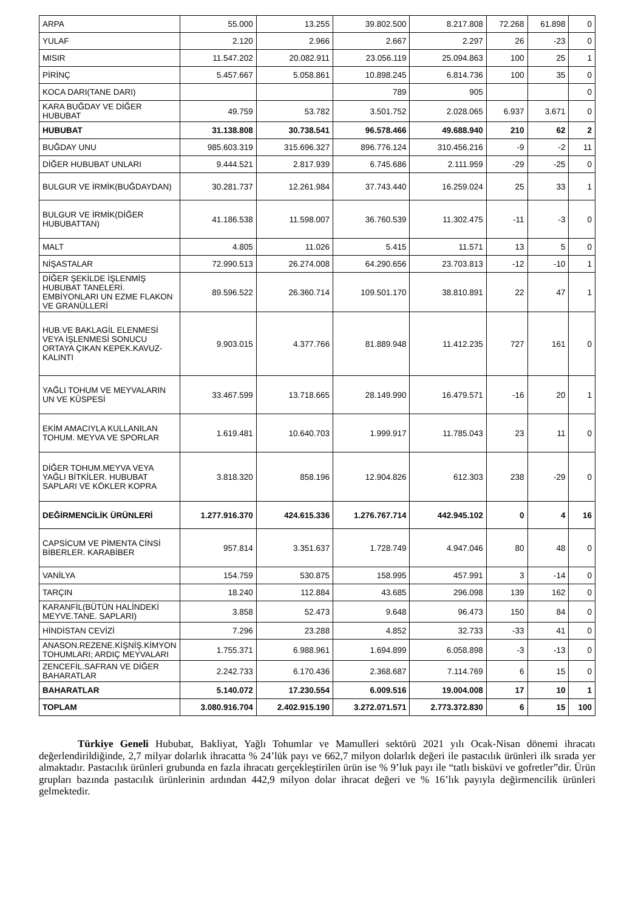| ARPA | 55.000 | 13.255 | 39.802.500 | 8.217.808 | 72.268 | 61.898 | 0 |
| YULAF | 2.120 | 2.966 | 2.667 | 2.297 | 26 | -23 | 0 |
| MISIR | 11.547.202 | 20.082.911 | 23.056.119 | 25.094.863 | 100 | 25 | 1 |
| PİRİNÇ | 5.457.667 | 5.058.861 | 10.898.245 | 6.814.736 | 100 | 35 | 0 |
| KOCA DARI(TANE DARI) | | | 789 | 905 | | | 0 |
| KARA BUĞDAY VE DİĞER HUBUBAT | 49.759 | 53.782 | 3.501.752 | 2.028.065 | 6.937 | 3.671 | 0 |
| HUBUBAT | 31.138.808 | 30.738.541 | 96.578.466 | 49.688.940 | 210 | 62 | 2 |
| BUĞDAY UNU | 985.603.319 | 315.696.327 | 896.776.124 | 310.456.216 | -9 | -2 | 11 |
| DİĞER HUBUBAT UNLARI | 9.444.521 | 2.817.939 | 6.745.686 | 2.111.959 | -29 | -25 | 0 |
| BULGUR VE İRMİK(BUĞDAYDAN) | 30.281.737 | 12.261.984 | 37.743.440 | 16.259.024 | 25 | 33 | 1 |
| BULGUR VE İRMİK(DİĞER HUBUBATTAN) | 41.186.538 | 11.598.007 | 36.760.539 | 11.302.475 | -11 | -3 | 0 |
| MALT | 4.805 | 11.026 | 5.415 | 11.571 | 13 | 5 | 0 |
| NİŞASTALAR | 72.990.513 | 26.274.008 | 64.290.656 | 23.703.813 | -12 | -10 | 1 |
| DİĞER ŞEKİLDE İŞLENMİŞ HUBUBAT TANELERİ. EMBİYONLARI UN EZME FLAKON VE GRANÜLLERİ | 89.596.522 | 26.360.714 | 109.501.170 | 38.810.891 | 22 | 47 | 1 |
| HUB.VE BAKLAGİL ELENMESİ VEYA İŞLENMESİ SONUCU ORTAYA ÇIKAN KEPEK.KAVUZ-KALINTI | 9.903.015 | 4.377.766 | 81.889.948 | 11.412.235 | 727 | 161 | 0 |
| YAĞLI TOHUM VE MEYVALARIN UN VE KÜSPESİ | 33.467.599 | 13.718.665 | 28.149.990 | 16.479.571 | -16 | 20 | 1 |
| EKİM AMACIYLA KULLANILAN TOHUM. MEYVA VE SPORLAR | 1.619.481 | 10.640.703 | 1.999.917 | 11.785.043 | 23 | 11 | 0 |
| DİĞER TOHUM.MEYVA VEYA YAĞLI BİTKİLER. HUBUBAT SAPLARI VE KÖKLER KOPRA | 3.818.320 | 858.196 | 12.904.826 | 612.303 | 238 | -29 | 0 |
| DEĞİRMENCİLİK ÜRÜNLERİ | 1.277.916.370 | 424.615.336 | 1.276.767.714 | 442.945.102 | 0 | 4 | 16 |
| CAPSİCUM VE PİMENTA CİNSİ BİBERLER. KARABİBER | 957.814 | 3.351.637 | 1.728.749 | 4.947.046 | 80 | 48 | 0 |
| VANİLYA | 154.759 | 530.875 | 158.995 | 457.991 | 3 | -14 | 0 |
| TARÇIN | 18.240 | 112.884 | 43.685 | 296.098 | 139 | 162 | 0 |
| KARANFİL(BÜTÜN HALİNDEKİ MEYVE.TANE. SAPLARI) | 3.858 | 52.473 | 9.648 | 96.473 | 150 | 84 | 0 |
| HİNDİSTAN CEVİZİ | 7.296 | 23.288 | 4.852 | 32.733 | -33 | 41 | 0 |
| ANASON.REZENE.KİŞNİŞ.KİMYON TOHUMLARI; ARDIÇ MEYVALARI | 1.755.371 | 6.988.961 | 1.694.899 | 6.058.898 | -3 | -13 | 0 |
| ZENCEFİL.SAFRAN VE DİĞER BAHARATLAR | 2.242.733 | 6.170.436 | 2.368.687 | 7.114.769 | 6 | 15 | 0 |
| BAHARATLAR | 5.140.072 | 17.230.554 | 6.009.516 | 19.004.008 | 17 | 10 | 1 |
| TOPLAM | 3.080.916.704 | 2.402.915.190 | 3.272.071.571 | 2.773.372.830 | 6 | 15 | 100 |
Türkiye Geneli Hububat, Bakliyat, Yağlı Tohumlar ve Mamulleri sektörü 2021 yılı Ocak-Nisan dönemi ihracatı değerlendirildiğinde, 2,7 milyar dolarlık ihracatta % 24’lük payı ve 662,7 milyon dolarlık değeri ile pastacılık ürünleri ilk sırada yer almaktadır. Pastacılık ürünleri grubunda en fazla ihracatı gerçekleştirilen ürün ise % 9’luk payı ile “tatlı bisküvi ve gofretler”dir. Ürün grupları bazında pastacılık ürünlerinin ardından 442,9 milyon dolar ihracat değeri ve % 16’lık payıyla değirmencilik ürünleri gelmektedir.